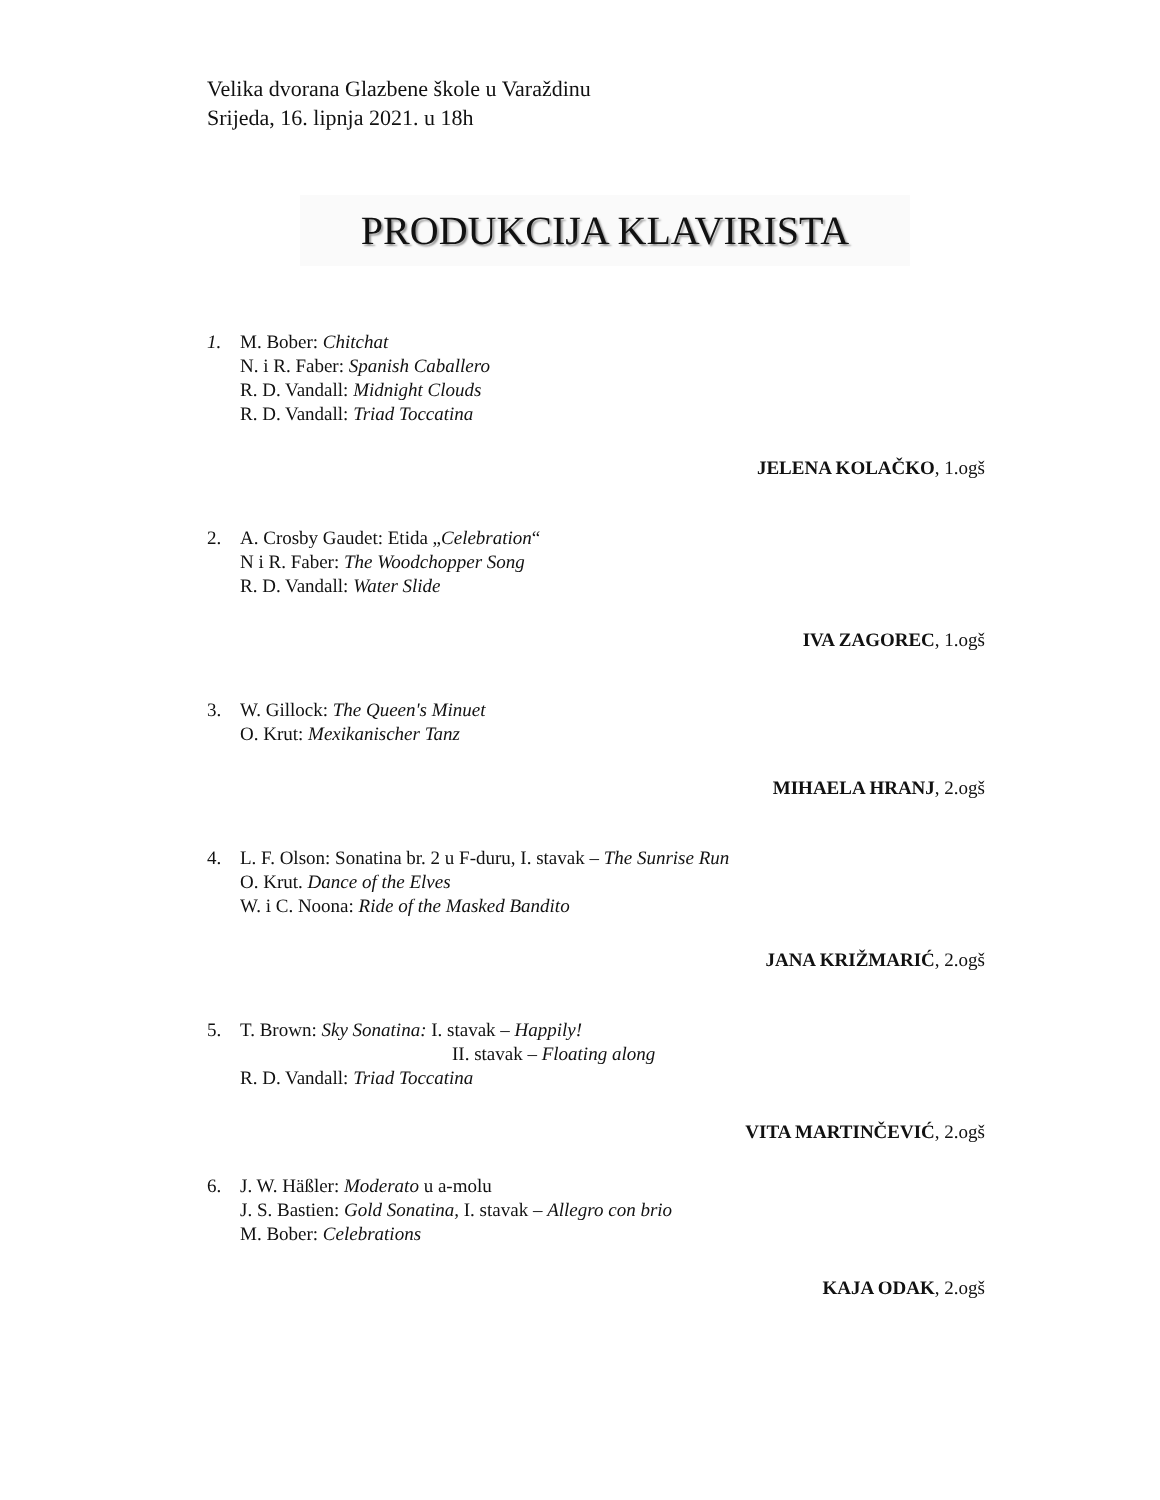Velika dvorana Glazbene škole u Varaždinu
Srijeda, 16. lipnja 2021. u 18h
PRODUKCIJA KLAVIRISTA
1. M. Bober: Chitchat
N. i R. Faber: Spanish Caballero
R. D. Vandall: Midnight Clouds
R. D. Vandall: Triad Toccatina
JELENA KOLAČKO, 1.ogš
2. A. Crosby Gaudet: Etida „Celebration“
N i R. Faber: The Woodchopper Song
R. D. Vandall: Water Slide
IVA ZAGOREC, 1.ogš
3. W. Gillock: The Queen's Minuet
O. Krut: Mexikanischer Tanz
MIHAELA HRANJ, 2.ogš
4. L. F. Olson: Sonatina br. 2 u F-duru, I. stavak – The Sunrise Run
O. Krut. Dance of the Elves
W. i C. Noona: Ride of the Masked Bandito
JANA KRIŽMARIĆ, 2.ogš
5. T. Brown: Sky Sonatina: I. stavak – Happily!
II. stavak – Floating along
R. D. Vandall: Triad Toccatina
VITA MARTINČEVIĆ, 2.ogš
6. J. W. Häßler: Moderato u a-molu
J. S. Bastien: Gold Sonatina, I. stavak – Allegro con brio
M. Bober: Celebrations
KAJA ODAK, 2.ogš